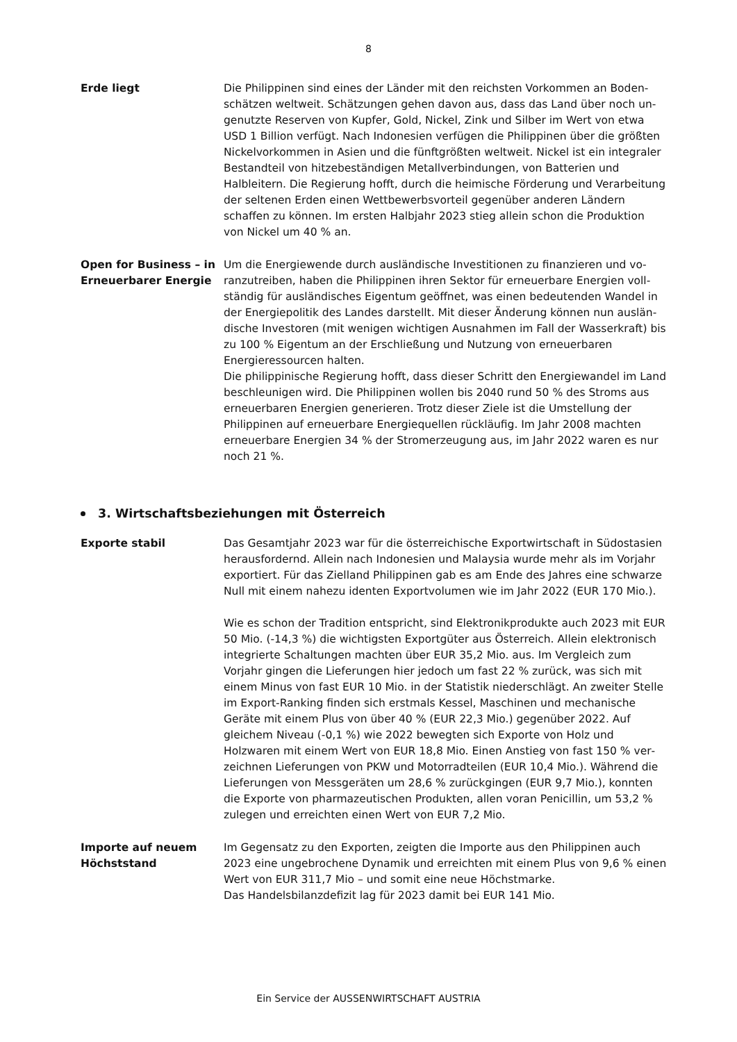8
Erde liegt Die Philippinen sind eines der Länder mit den reichsten Vorkommen an Boden­schätzen weltweit. Schätzungen gehen davon aus, dass das Land über noch un­genutzte Reserven von Kupfer, Gold, Nickel, Zink und Silber im Wert von etwa USD 1 Billion verfügt. Nach Indonesien verfügen die Philippinen über die größten Nickelvorkommen in Asien und die fünftgrößten weltweit. Nickel ist ein integra­ler Bestandteil von hitzebeständigen Metallverbindungen, von Batterien und Halbleitern. Die Regierung hofft, durch die heimische Förderung und Verarbei­tung der seltenen Erden einen Wettbewerbsvorteil gegenüber anderen Ländern schaffen zu können. Im ersten Halbjahr 2023 stieg allein schon die Produktion von Nickel um 40 % an.
Open for Business – in Erneuerbarer Energie
Um die Energiewende durch ausländische Investitionen zu finanzieren und vo­ranzutreiben, haben die Philippinen ihren Sektor für erneuerbare Energien voll­ständig für ausländisches Eigentum geöffnet, was einen bedeutenden Wandel in der Energiepolitik des Landes darstellt. Mit dieser Änderung können nun auslän­dische Investoren (mit wenigen wichtigen Ausnahmen im Fall der Wasserkraft) bis zu 100 % Eigentum an der Erschließung und Nutzung von erneuerbaren Energieressourcen halten.
Die philippinische Regierung hofft, dass dieser Schritt den Energiewandel im Land beschleunigen wird. Die Philippinen wollen bis 2040 rund 50 % des Stroms aus erneuerbaren Energien generieren. Trotz dieser Ziele ist die Umstellung der Philippinen auf erneuerbare Energiequellen rückläufig. Im Jahr 2008 machten erneuerbare Energien 34 % der Stromerzeugung aus, im Jahr 2022 waren es nur noch 21 %.
3. Wirtschaftsbeziehungen mit Österreich
Exporte stabil Das Gesamtjahr 2023 war für die österreichische Exportwirtschaft in Süd­ostasien herausfordernd. Allein nach Indonesien und Malaysia wurde mehr als im Vorjahr exportiert. Für das Zielland Philippinen gab es am Ende des Jahres eine schwarze Null mit einem nahezu identen Exportvolumen wie im Jahr 2022 (EUR 170 Mio.).
Wie es schon der Tradition entspricht, sind Elektronikprodukte auch 2023 mit EUR 50 Mio. (-14,3 %) die wichtigsten Exportgüter aus Österreich. Allein elektro­nisch integrierte Schaltungen machten über EUR 35,2 Mio. aus. Im Vergleich zum Vorjahr gingen die Lieferungen hier jedoch um fast 22 % zurück, was sich mit einem Minus von fast EUR 10 Mio. in der Statistik niederschlägt. An zweiter Stelle im Export-Ranking finden sich erstmals Kessel, Maschinen und mechani­sche Geräte mit einem Plus von über 40 % (EUR 22,3 Mio.) gegenüber 2022. Auf gleichem Niveau (-0,1 %) wie 2022 bewegten sich Exporte von Holz und Holzwaren mit einem Wert von EUR 18,8 Mio. Einen Anstieg von fast 150 % ver­zeichnen Lieferungen von PKW und Motorradteilen (EUR 10,4 Mio.). Während die Lieferungen von Messgeräten um 28,6 % zurückgingen (EUR 9,7 Mio.), konnten die Exporte von pharmazeutischen Produkten, allen voran Penicillin, um 53,2 % zulegen und erreichten einen Wert von EUR 7,2 Mio.
Importe auf neuem Höchststand
Im Gegensatz zu den Exporten, zeigten die Importe aus den Philippinen auch 2023 eine ungebrochene Dynamik und erreichten mit einem Plus von 9,6 % ei­nen Wert von EUR 311,7 Mio – und somit eine neue Höchstmarke.
Das Handelsbilanzdefizit lag für 2023 damit bei EUR 141 Mio.
Ein Service der AUSSENWIRTSCHAFT AUSTRIA